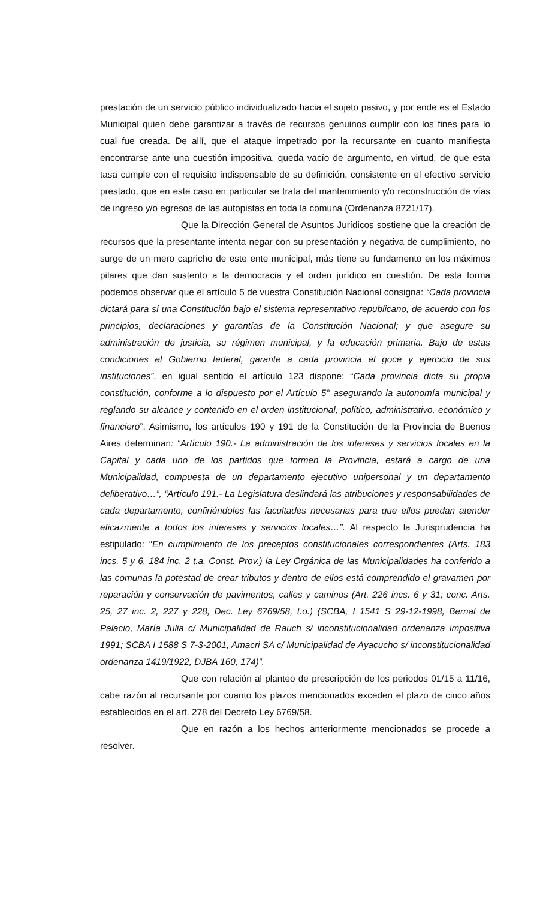prestación de un servicio público individualizado hacia el sujeto pasivo, y por ende es el Estado Municipal quien debe garantizar a través de recursos genuinos cumplir con los fines para lo cual fue creada. De allí, que el ataque impetrado por la recursante en cuanto manifiesta encontrarse ante una cuestión impositiva, queda vacío de argumento, en virtud, de que esta tasa cumple con el requisito indispensable de su definición, consistente en el efectivo servicio prestado, que en este caso en particular se trata del mantenimiento y/o reconstrucción de vías de ingreso y/o egresos de las autopistas en toda la comuna (Ordenanza 8721/17).
Que la Dirección General de Asuntos Jurídicos sostiene que la creación de recursos que la presentante intenta negar con su presentación y negativa de cumplimiento, no surge de un mero capricho de este ente municipal, más tiene su fundamento en los máximos pilares que dan sustento a la democracia y el orden jurídico en cuestión. De esta forma podemos observar que el artículo 5 de vuestra Constitución Nacional consigna: “Cada provincia dictará para sí una Constitución bajo el sistema representativo republicano, de acuerdo con los principios, declaraciones y garantías de la Constitución Nacional; y que asegure su administración de justicia, su régimen municipal, y la educación primaria. Bajo de estas condiciones el Gobierno federal, garante a cada provincia el goce y ejercicio de sus instituciones”, en igual sentido el artículo 123 dispone: “Cada provincia dicta su propia constitución, conforme a lo dispuesto por el Artículo 5° asegurando la autonomía municipal y reglando su alcance y contenido en el orden institucional, político, administrativo, económico y financiero”. Asimismo, los artículos 190 y 191 de la Constitución de la Provincia de Buenos Aires determinan: “Artículo 190.- La administración de los intereses y servicios locales en la Capital y cada uno de los partidos que formen la Provincia, estará a cargo de una Municipalidad, compuesta de un departamento ejecutivo unipersonal y un departamento deliberativo…”, “Artículo 191.- La Legislatura deslindará las atribuciones y responsabilidades de cada departamento, confiriéndoles las facultades necesarias para que ellos puedan atender eficazmente a todos los intereses y servicios locales…”. Al respecto la Jurisprudencia ha estipulado: “En cumplimiento de los preceptos constitucionales correspondientes (Arts. 183 incs. 5 y 6, 184 inc. 2 t.a. Const. Prov.) la Ley Orgánica de las Municipalidades ha conferido a las comunas la potestad de crear tributos y dentro de ellos está comprendido el gravamen por reparación y conservación de pavimentos, calles y caminos (Art. 226 incs. 6 y 31; conc. Arts. 25, 27 inc. 2, 227 y 228, Dec. Ley 6769/58, t.o.) (SCBA, I 1541 S 29-12-1998, Bernal de Palacio, María Julia c/ Municipalidad de Rauch s/ inconstitucionalidad ordenanza impositiva 1991; SCBA I 1588 S 7-3-2001, Amacri SA c/ Municipalidad de Ayacucho s/ inconstitucionalidad ordenanza 1419/1922, DJBA 160, 174)”.
Que con relación al planteo de prescripción de los periodos 01/15 a 11/16, cabe razón al recursante por cuanto los plazos mencionados exceden el plazo de cinco años establecidos en el art. 278 del Decreto Ley 6769/58.
Que en razón a los hechos anteriormente mencionados se procede a resolver.